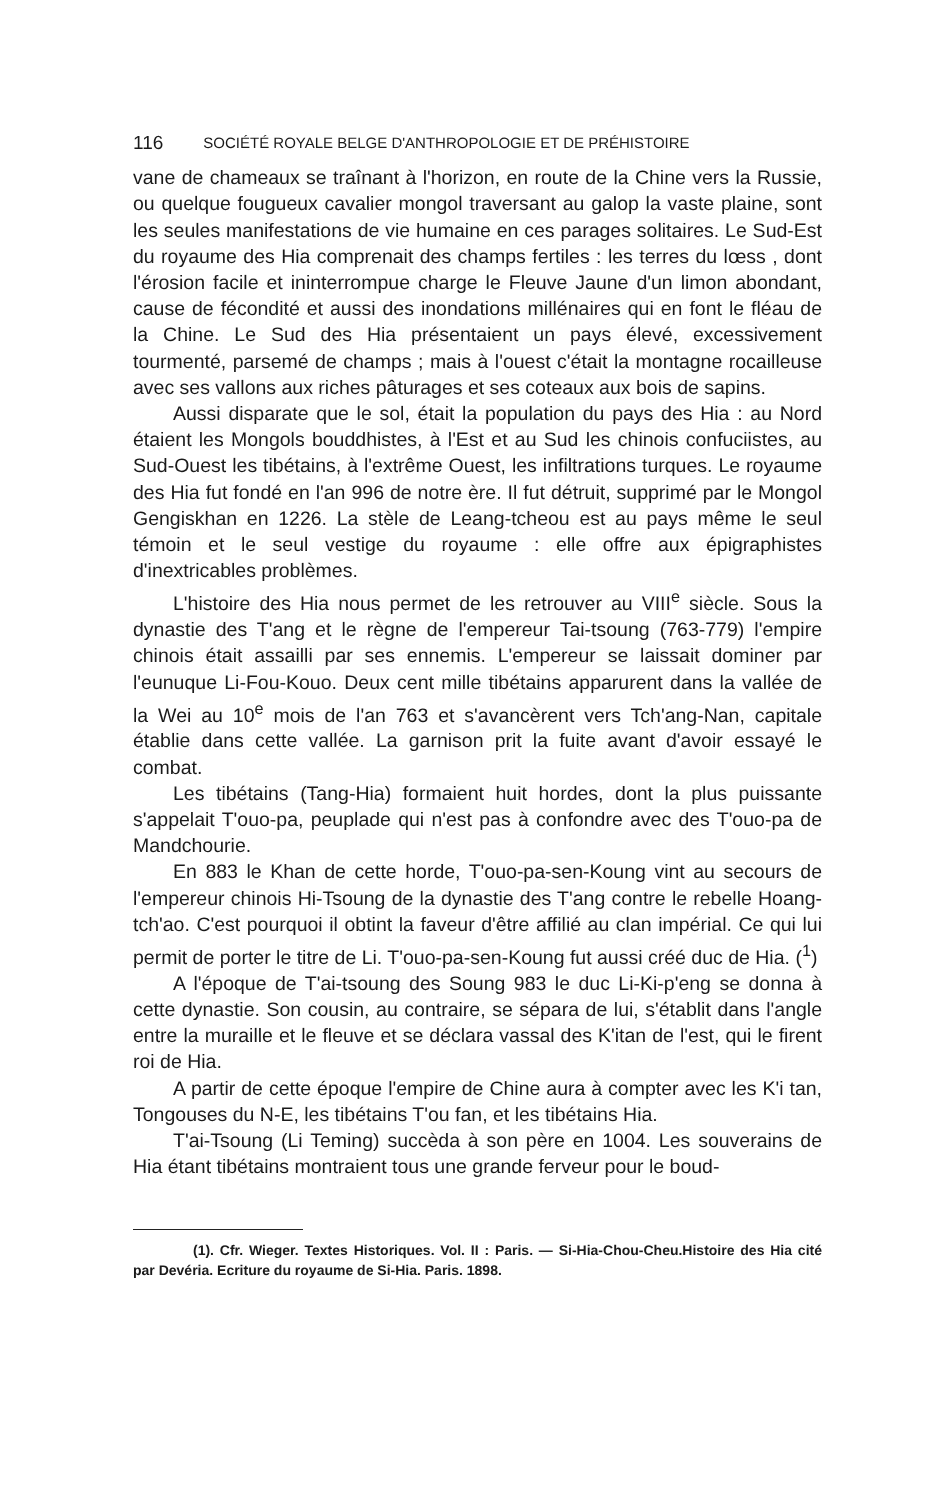116 SOCIÉTÉ ROYALE BELGE D'ANTHROPOLOGIE ET DE PRÉHISTOIRE
vane de chameaux se traînant à l'horizon, en route de la Chine vers la Russie, ou quelque fougueux cavalier mongol traversant au galop la vaste plaine, sont les seules manifestations de vie humaine en ces parages solitaires. Le Sud-Est du royaume des Hia comprenait des champs fertiles : les terres du lœss , dont l'érosion facile et ininterrompue charge le Fleuve Jaune d'un limon abondant, cause de fécondité et aussi des inondations millénaires qui en font le fléau de la Chine. Le Sud des Hia présentaient un pays élevé, excessivement tourmenté, parsemé de champs ; mais à l'ouest c'était la montagne rocailleuse avec ses vallons aux riches pâturages et ses coteaux aux bois de sapins.
Aussi disparate que le sol, était la population du pays des Hia : au Nord étaient les Mongols bouddhistes, à l'Est et au Sud les chinois confuciistes, au Sud-Ouest les tibétains, à l'extrême Ouest, les infiltrations turques. Le royaume des Hia fut fondé en l'an 996 de notre ère. Il fut détruit, supprimé par le Mongol Gengiskhan en 1226. La stèle de Leang-tcheou est au pays même le seul témoin et le seul vestige du royaume : elle offre aux épigraphistes d'inextricables problèmes.
L'histoire des Hia nous permet de les retrouver au VIII<sup>e</sup> siècle. Sous la dynastie des T'ang et le règne de l'empereur Tai-tsoung (763-779) l'empire chinois était assailli par ses ennemis. L'empereur se laissait dominer par l'eunuque Li-Fou-Kouo. Deux cent mille tibétains apparurent dans la vallée de la Wei au 10<sup>e</sup> mois de l'an 763 et s'avancèrent vers Tch'ang-Nan, capitale établie dans cette vallée. La garnison prit la fuite avant d'avoir essayé le combat.
Les tibétains (Tang-Hia) formaient huit hordes, dont la plus puissante s'appelait T'ouo-pa, peuplade qui n'est pas à confondre avec des T'ouo-pa de Mandchourie.
En 883 le Khan de cette horde, T'ouo-pa-sen-Koung vint au secours de l'empereur chinois Hi-Tsoung de la dynastie des T'ang contre le rebelle Hoang-tch'ao. C'est pourquoi il obtint la faveur d'être affilié au clan impérial. Ce qui lui permit de porter le titre de Li. T'ouo-pa-sen-Koung fut aussi créé duc de Hia. (<sup>1</sup>)
A l'époque de T'ai-tsoung des Soung 983 le duc Li-Ki-p'eng se donna à cette dynastie. Son cousin, au contraire, se sépara de lui, s'établit dans l'angle entre la muraille et le fleuve et se déclara vassal des K'itan de l'est, qui le firent roi de Hia.
A partir de cette époque l'empire de Chine aura à compter avec les K'i tan, Tongouses du N-E, les tibétains T'ou fan, et les tibétains Hia.
T'ai-Tsoung (Li Teming) succèda à son père en 1004. Les souverains de Hia étant tibétains montraient tous une grande ferveur pour le boud-
(1). Cfr. Wieger. Textes Historiques. Vol. II : Paris. — Si-Hia-Chou-Cheu.Histoire des Hia cité par Devéria. Ecriture du royaume de Si-Hia. Paris. 1898.